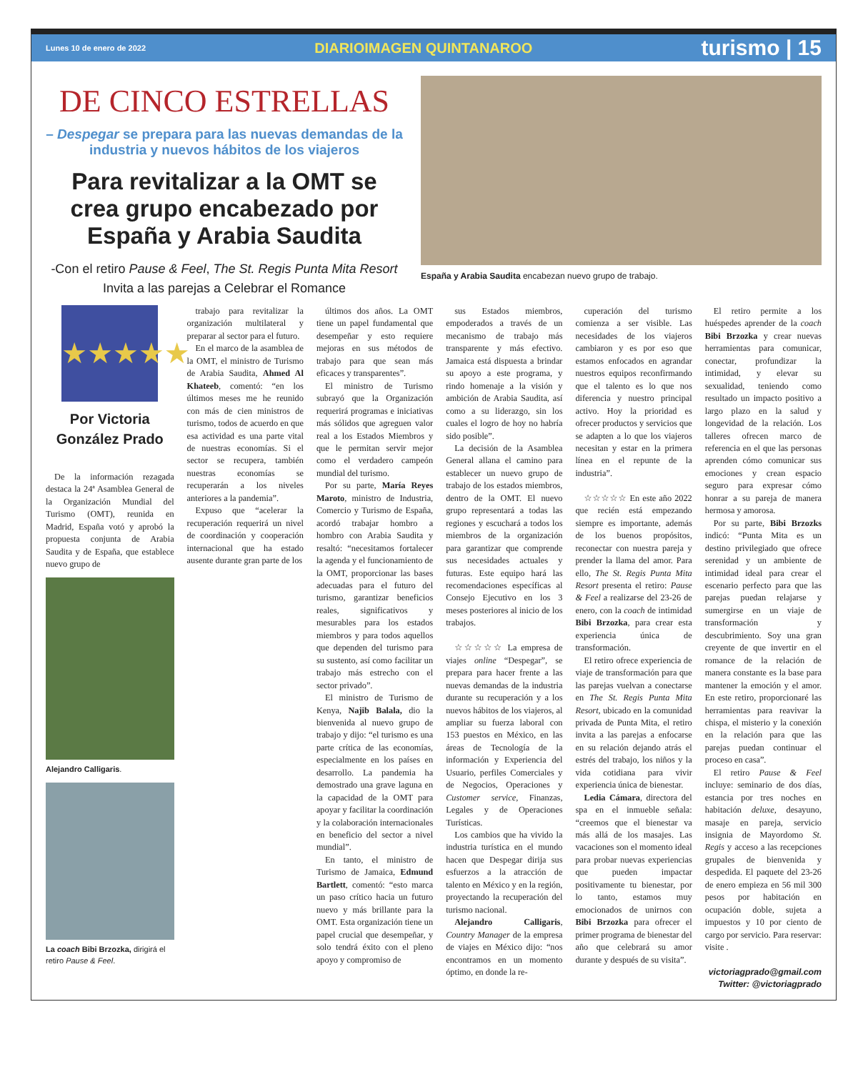Lunes 10 de enero de 2022 DIARIOIMAGEN QUINTANAROO turismo | 15
DE CINCO ESTRELLAS
– Despegar se prepara para las nuevas demandas de la industria y nuevos hábitos de los viajeros
Para revitalizar a la OMT se crea grupo encabezado por España y Arabia Saudita
-Con el retiro Pause & Feel, The St. Regis Punta Mita Resort
Invita a las parejas a Celebrar el Romance
España y Arabia Saudita encabezan nuevo grupo de trabajo.
★★★★★
Por Victoria González Prado
De la información rezagada destaca la 24ª Asamblea General de la Organización Mundial del Turismo (OMT), reunida en Madrid, España votó y aprobó la propuesta conjunta de Arabia Saudita y de España, que establece nuevo grupo de
Alejandro Calligaris.
La coach Bibi Brzozka, dirigirá el retiro Pause & Feel.
trabajo para revitalizar la organización multilateral y preparar al sector para el futuro.
En el marco de la asamblea de la OMT, el ministro de Turismo de Arabia Saudita, Ahmed Al Khateeb, comentó: “en los últimos meses me he reunido con más de cien ministros de turismo, todos de acuerdo en que esa actividad es una parte vital de nuestras economías. Si el sector se recupera, también nuestras economías se recuperarán a los niveles anteriores a la pandemia”.
Expuso que “acelerar la recuperación requerirá un nivel de coordinación y cooperación internacional que ha estado ausente durante gran parte de los
últimos dos años. La OMT tiene un papel fundamental que desempeñar y esto requiere mejoras en sus métodos de trabajo para que sean más eficaces y transparentes”.
El ministro de Turismo subrayó que la Organización requerirá programas e iniciativas más sólidos que agreguen valor real a los Estados Miembros y que le permitan servir mejor como el verdadero campeón mundial del turismo.
Por su parte, María Reyes Maroto, ministro de Industria, Comercio y Turismo de España, acordó trabajar hombro a hombro con Arabia Saudita y resaltó: “necesitamos fortalecer la agenda y el funcionamiento de la OMT, proporcionar las bases adecuadas para el futuro del turismo, garantizar beneficios reales, significativos y mesurables para los estados miembros y para todos aquellos que dependen del turismo para su sustento, así como facilitar un trabajo más estrecho con el sector privado”.
El ministro de Turismo de Kenya, Najib Balala, dio la bienvenida al nuevo grupo de trabajo y dijo: “el turismo es una parte crítica de las economías, especialmente en los países en desarrollo. La pandemia ha demostrado una grave laguna en la capacidad de la OMT para apoyar y facilitar la coordinación y la colaboración internacionales en beneficio del sector a nivel mundial”.
En tanto, el ministro de Turismo de Jamaica, Edmund Bartlett, comentó: “esto marca un paso crítico hacia un futuro nuevo y más brillante para la OMT. Esta organización tiene un papel crucial que desempeñar, y solo tendrá éxito con el pleno apoyo y compromiso de
sus Estados miembros, empoderados a través de un mecanismo de trabajo más transparente y más efectivo. Jamaica está dispuesta a brindar su apoyo a este programa, y rindo homenaje a la visión y ambición de Arabia Saudita, así como a su liderazgo, sin los cuales el logro de hoy no habría sido posible”.
La decisión de la Asamblea General allana el camino para establecer un nuevo grupo de trabajo de los estados miembros, dentro de la OMT. El nuevo grupo representará a todas las regiones y escuchará a todos los miembros de la organización para garantizar que comprende sus necesidades actuales y futuras. Este equipo hará las recomendaciones específicas al Consejo Ejecutivo en los 3 meses posteriores al inicio de los trabajos.
☆☆☆☆☆ La empresa de viajes online “Despegar”, se prepara para hacer frente a las nuevas demandas de la industria durante su recuperación y a los nuevos hábitos de los viajeros, al ampliar su fuerza laboral con 153 puestos en México, en las áreas de Tecnología de la información y Experiencia del Usuario, perfiles Comerciales y de Negocios, Operaciones y Customer service, Finanzas, Legales y de Operaciones Turísticas.
Los cambios que ha vivido la industria turística en el mundo hacen que Despegar dirija sus esfuerzos a la atracción de talento en México y en la región, proyectando la recuperación del turismo nacional.
Alejandro Calligaris, Country Manager de la empresa de viajes en México dijo: “nos encontramos en un momento óptimo, en donde la re-
cuperación del turismo comienza a ser visible. Las necesidades de los viajeros cambiaron y es por eso que estamos enfocados en agrandar nuestros equipos reconfirmando que el talento es lo que nos diferencia y nuestro principal activo. Hoy la prioridad es ofrecer productos y servicios que se adapten a lo que los viajeros necesitan y estar en la primera línea en el repunte de la industria”.
☆☆☆☆☆ En este año 2022 que recién está empezando siempre es importante, además de los buenos propósitos, reconectar con nuestra pareja y prender la llama del amor. Para ello, The St. Regis Punta Mita Resort presenta el retiro: Pause & Feel a realizarse del 23-26 de enero, con la coach de intimidad Bibi Brzozka, para crear esta experiencia única de transformación.
El retiro ofrece experiencia de viaje de transformación para que las parejas vuelvan a conectarse en The St. Regis Punta Mita Resort, ubicado en la comunidad privada de Punta Mita, el retiro invita a las parejas a enfocarse en su relación dejando atrás el estrés del trabajo, los niños y la vida cotidiana para vivir experiencia única de bienestar.
Ledia Cámara, directora del spa en el inmueble señala: “creemos que el bienestar va más allá de los masajes. Las vacaciones son el momento ideal para probar nuevas experiencias que pueden impactar positivamente tu bienestar, por lo tanto, estamos muy emocionados de unirnos con Bibi Brzozka para ofrecer el primer programa de bienestar del año que celebrará su amor durante y después de su visita”.
El retiro permite a los huéspedes aprender de la coach Bibi Brzozka y crear nuevas herramientas para comunicar, conectar, profundizar la intimidad, y elevar su sexualidad, teniendo como resultado un impacto positivo a largo plazo en la salud y longevidad de la relación. Los talleres ofrecen marco de referencia en el que las personas aprenden cómo comunicar sus emociones y crean espacio seguro para expresar cómo honrar a su pareja de manera hermosa y amorosa.
Por su parte, Bibi Brzozks indicó: “Punta Mita es un destino privilegiado que ofrece serenidad y un ambiente de intimidad ideal para crear el escenario perfecto para que las parejas puedan relajarse y sumergirse en un viaje de transformación y descubrimiento. Soy una gran creyente de que invertir en el romance de la relación de manera constante es la base para mantener la emoción y el amor. En este retiro, proporcionaré las herramientas para reavivar la chispa, el misterio y la conexión en la relación para que las parejas puedan continuar el proceso en casa”.
El retiro Pause & Feel incluye: seminario de dos días, estancia por tres noches en habitación deluxe, desayuno, masaje en pareja, servicio insignia de Mayordomo St. Regis y acceso a las recepciones grupales de bienvenida y despedida. El paquete del 23-26 de enero empieza en 56 mil 300 pesos por habitación en ocupación doble, sujeta a impuestos y 10 por ciento de cargo por servicio. Para reservar: visite .
victoriagprado@gmail.com
Twitter: @victoriagprado